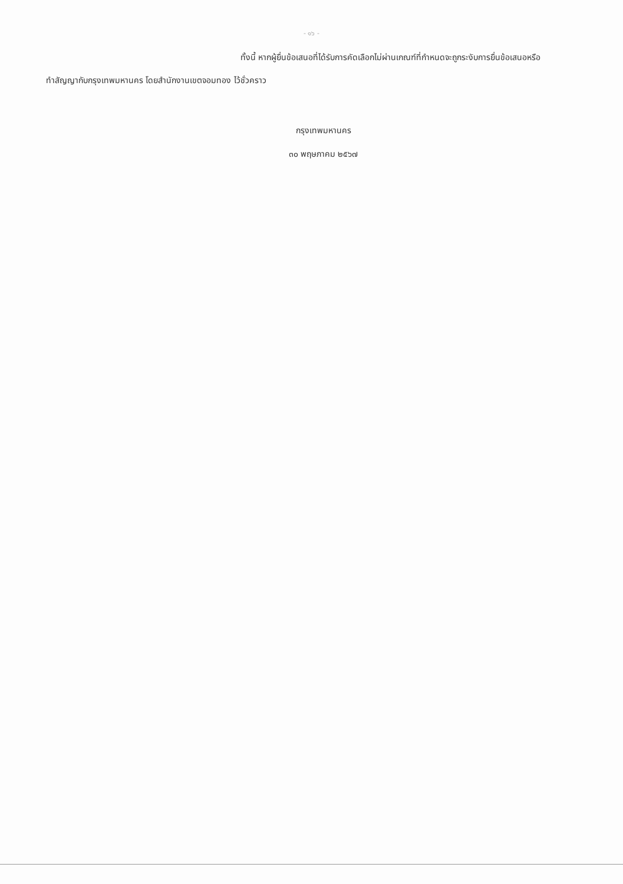- ๑๖ -
ทั้งนี้ หากผู้ยื่นข้อเสนอที่ได้รับการคัดเลือกไม่ผ่านเกณฑ์ที่กำหนดจะถูกระงับการยื่นข้อเสนอหรือ
ทำสัญญากับกรุงเทพมหานคร โดยสำนักงานเขตจอมทอง ไว้ชั่วคราว
กรุงเทพมหานคร
๓๐ พฤษภาคม ๒๕๖๗